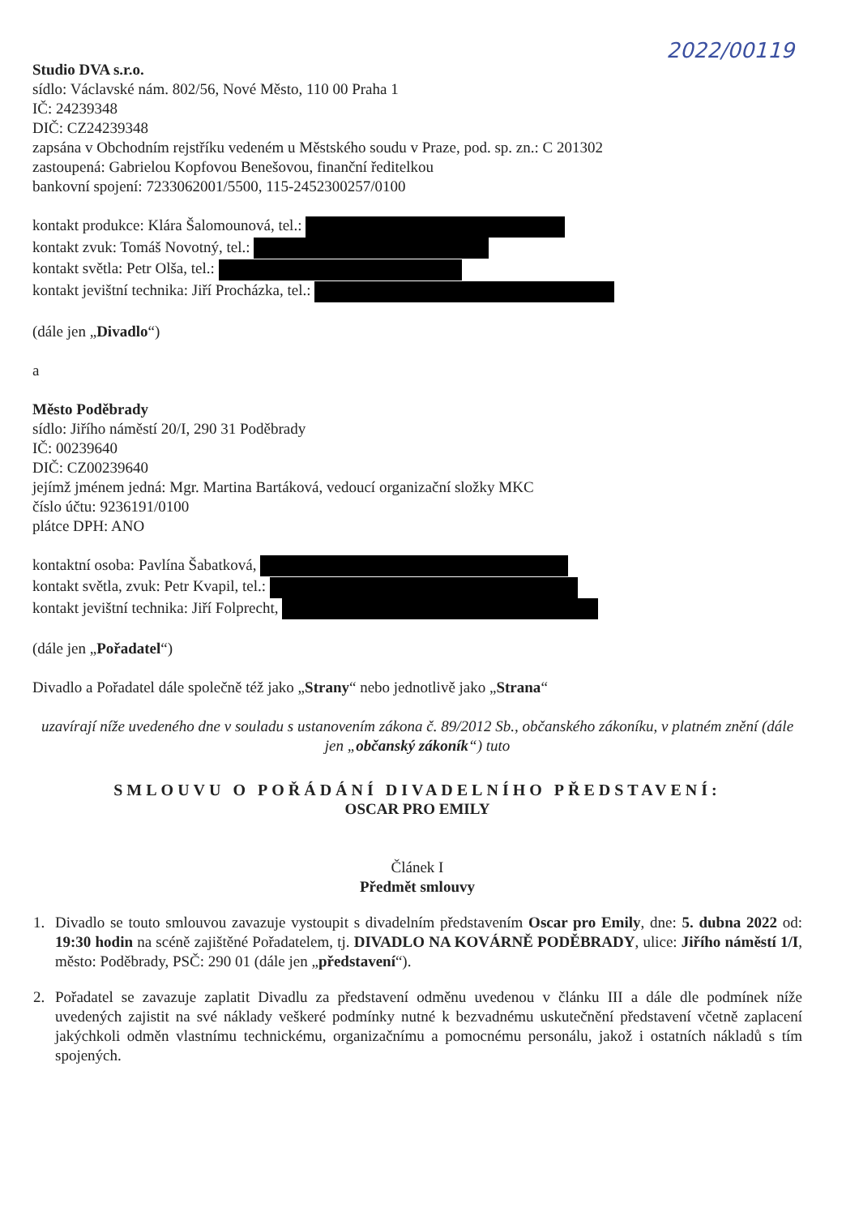2022/00119
Studio DVA s.r.o.
sídlo: Václavské nám. 802/56, Nové Město, 110 00 Praha 1
IČ: 24239348
DIČ: CZ24239348
zapsána v Obchodním rejstříku vedeném u Městského soudu v Praze, pod. sp. zn.: C 201302
zastoupená: Gabrielou Kopfovou Benešovou, finanční ředitelkou
bankovní spojení: 7233062001/5500, 115-2452300257/0100
kontakt produkce: Klára Šalomounová, tel.:
kontakt zvuk: Tomáš Novotný, tel.:
kontakt světla: Petr Olša, tel.:
kontakt jevištní technika: Jiří Procházka, tel.:
(dále jen „Divadlo“)
a
Město Poděbrady
sídlo: Jiřího náměstí 20/I, 290 31 Poděbrady
IČ: 00239640
DIČ: CZ00239640
jejímž jménem jedná: Mgr. Martina Bartáková, vedoucí organizační složky MKC
číslo účtu: 9236191/0100
plátce DPH: ANO
kontaktní osoba: Pavlína Šabatková,
kontakt světla, zvuk: Petr Kvapil, tel.:
kontakt jevištní technika: Jiří Folprecht,
(dále jen „Pořadatel“)
Divadlo a Pořadatel dále společně též jako „Strany“ nebo jednotlivě jako „Strana“
uzavírají níže uvedeného dne v souladu s ustanovením zákona č. 89/2012 Sb., občanského zákoníku, v platném znění (dále jen „občanský zákoník“) tuto
SMLOUVU O POŘÁDÁNÍ DIVADELNÍHO PŘEDSTAVENÍ:
OSCAR PRO EMILY
Článek I
Předmět smlouvy
1. Divadlo se touto smlouvou zavazuje vystoupit s divadelním představením Oscar pro Emily, dne: 5. dubna 2022 od: 19:30 hodin na scéně zajištěné Pořadatelem, tj. DIVADLO NA KOVÁRNĚ PODĚBRADY, ulice: Jiřího náměstí 1/I, město: Poděbrady, PSČ: 290 01 (dále jen „představení“).
2. Pořadatel se zavazuje zaplatit Divadlu za představení odměnu uvedenou v článku III a dále dle podmínek níže uvedených zajistit na své náklady veškeré podmínky nutné k bezvadnému uskutečnění představení včetně zaplacení jakýchkoli odměn vlastnímu technickému, organizačnímu a pomocnému personálu, jakož i ostatních nákladů s tím spojených.